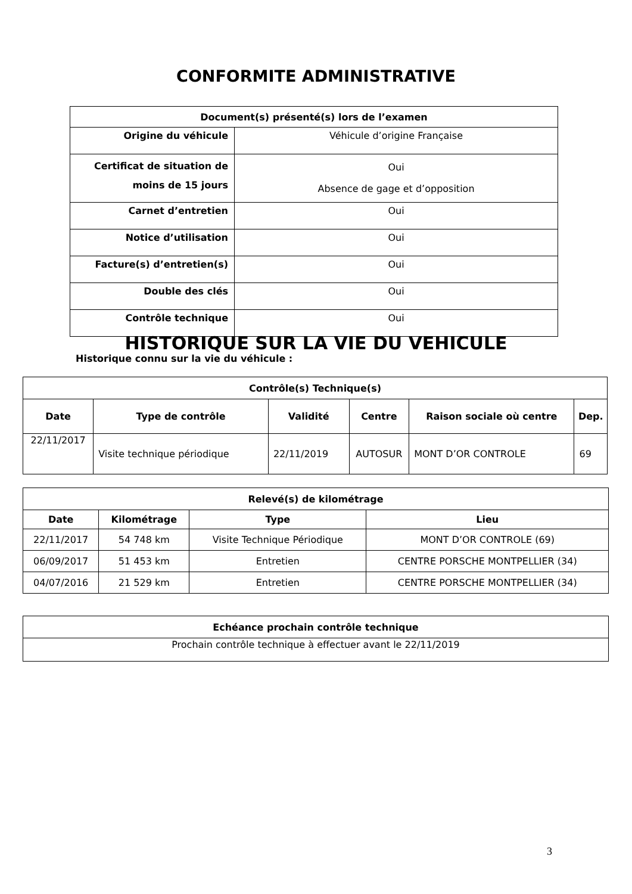CONFORMITE ADMINISTRATIVE
| Document(s) présenté(s) lors de l’examen | |
| --- | --- |
| Origine du véhicule | Véhicule d’origine Française |
| Certificat de situation de moins de 15 jours | Oui Absence de gage et d’opposition |
| Carnet d’entretien | Oui |
| Notice d’utilisation | Oui |
| Facture(s) d’entretien(s) | Oui |
| Double des clés | Oui |
| Contrôle technique | Oui |
HISTORIQUE SUR LA VIE DU VEHICULE
Historique connu sur la vie du véhicule :
| Contrôle(s) Technique(s) | | | | | |
| --- | --- | --- | --- | --- | --- |
| Date | Type de contrôle | Validité | Centre | Raison sociale où centre | Dep. |
| 22/11/2017 | Visite technique périodique | 22/11/2019 | AUTOSUR | MONT D’OR CONTROLE | 69 |
| Relevé(s) de kilométrage | | | |
| --- | --- | --- | --- |
| Date | Kilométrage | Type | Lieu |
| 22/11/2017 | 54 748 km | Visite Technique Périodique | MONT D’OR CONTROLE (69) |
| 06/09/2017 | 51 453 km | Entretien | CENTRE PORSCHE MONTPELLIER (34) |
| 04/07/2016 | 21 529 km | Entretien | CENTRE PORSCHE MONTPELLIER (34) |
| Echéance prochain contrôle technique |
| --- |
| Prochain contrôle technique à effectuer avant le 22/11/2019 |
3